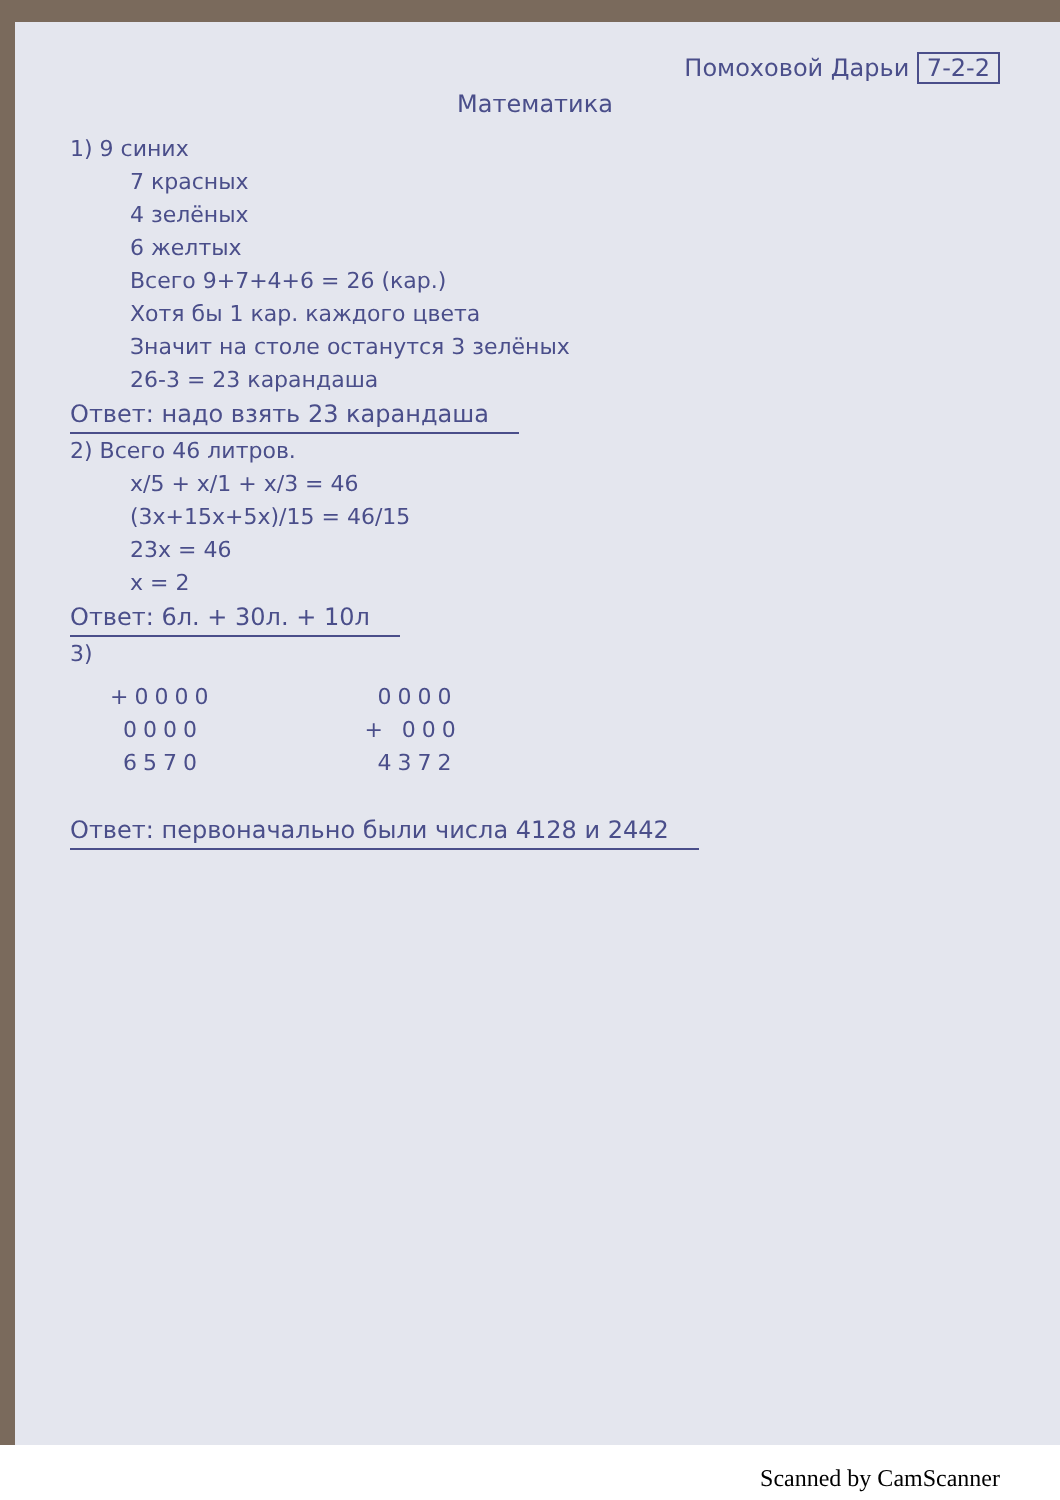Помоховой Дарьи 7-2-2
Математика
1) 9 синих
7 красных
4 зелёных
6 желтых
Всего 9+7+4+6 = 26 (кар.)
Хотя бы 1 кар. каждого цвета
Значит на столе останутся 3 зелёных
26-3 = 23 карандаша
Ответ: надо взять 23 карандаша
2) Всего 46 литров.
x/5 + x/1 + x/3 = 46
(3x+15x+5x)/15 = 46/15
23x = 46
x = 2
Ответ: 6л. + 30л. + 10л
3)
+0000
0000
6570
0000
+ 000
4372
Ответ: первоначально были числа 4128 и 2442
Scanned by CamScanner